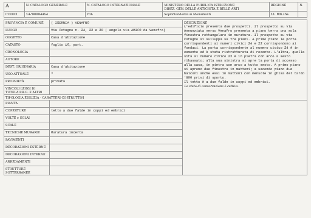| A | N. CATALOGO GENERALE | N. CATALOGO INTERNAZIONALE | MINISTERO DELLA PUBBLICA ISTRUZIONE DIREZ. GEN. DELLE ANTICHITÀ E BELLE ARTI | REGIONE | N. |
| --- | --- | --- | --- | --- | --- |
| CODICI | 14/00004454 | ITA: | Soprintendenza ai Monumenti | 11 MOLISE | |
| PROVINCIA E COMUNE | ( ISERNIA ) VENAFRO | DESCRIZIONE L'edificio presenta due prospetti. Il prospetto su via Annunziata verso Venafro presenta a piano terra una sola finestra rettangolare in muratura. Il prospetto su via Cotugno si sviluppa su tre piani. A primo piano le porte corrispondenti ai numeri civici 24 e 22 corrispondono ai fondaci. La porta corrispondente al numero civico 24 è in cemento ed è stata ristrutturata di recente. L'altra, quella sita al numero civico 22 è in pietra con arco a sesto ribassato; alla sua sinistra si apre la porta di accesso alla casa, in pietra con arco a tutto sesto. A primo piano si aprono due finestre in mattoni; a secondo piano due balconi anche essi in mattoni con mensole in ghisa del tardo '800 privi di sporto. Il tetto è a due falde in coppi ed embrici. Lo stato di conservazione è cattivo. |
| LUOGO | Via Cotugno n. 24, 22 e 20 ( angolo via AMICO da Venafro) | |
| OGGETTO | Casa d'abitazione | |
| CATASTO | foglio 16, part. | |
| CRONOLOGIA | | |
| AUTORE | | |
| DEST. ORIGINARIA | Casa d'abitazione | |
| USO ATTUALE | " | |
| PROPRIETÀ | privata | |
| VINCOLI LEGGI DI TUTELA P.R.G. E ALTRI | | |
| TIPOLOGIA EDILIZIA - CARATTERI COSTRUTTIVI | | |
| PIANTA | | |
| COPERTURE | tetto a due falde in coppi ed embrici | |
| VOLTE e SOLAI | | |
| SCALE | | |
| TECNICHE MURARIE | Muratura incerta | |
| PAVIMENTI | | |
| DECORAZIONI ESTERNE | | |
| DECORAZIONI INTERNE | | |
| ARREDAMENTI | | |
| STRUTTURE SOTTERRANEE | | |